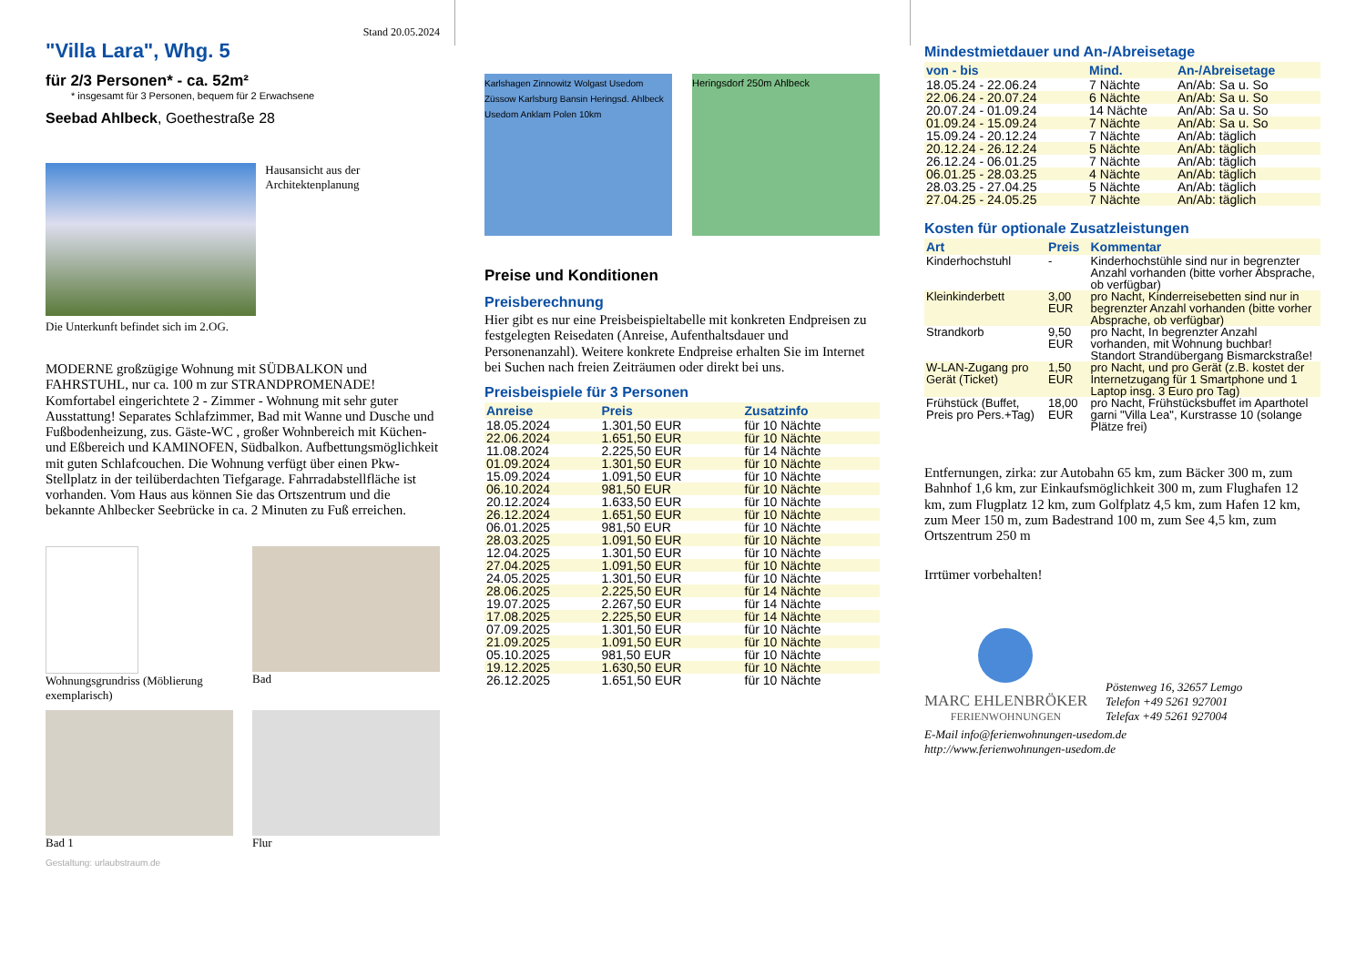Stand 20.05.2024
"Villa Lara", Whg. 5
für 2/3 Personen* - ca. 52m²
* insgesamt für 3 Personen, bequem für 2 Erwachsene
Seebad Ahlbeck, Goethestraße 28
Hausansicht aus der Architektenplanung
Die Unterkunft befindet sich im 2.OG.
MODERNE großzügige Wohnung mit SÜDBALKON und FAHRSTUHL, nur ca. 100 m zur STRANDPROMENADE! Komfortabel eingerichtete 2 - Zimmer - Wohnung mit sehr guter Ausstattung! Separates Schlafzimmer, Bad mit Wanne und Dusche und Fußbodenheizung, zus. Gäste-WC , großer Wohnbereich mit Küchen- und Eßbereich und KAMINOFEN, Südbalkon. Aufbettungsmöglichkeit mit guten Schlafcouchen. Die Wohnung verfügt über einen Pkw-Stellplatz in der teilüberdachten Tiefgarage. Fahrradabstellfläche ist vorhanden. Vom Haus aus können Sie das Ortszentrum und die bekannte Ahlbecker Seebrücke in ca. 2 Minuten zu Fuß erreichen.
Wohnungsgrundriss (Möblierung exemplarisch)
Bad
Bad 1
Flur
Gestaltung: urlaubstraum.de
Karlshagen Zinnowitz Wolgast Usedom Züssow Karlsburg Bansin Heringsd. Ahlbeck Usedom Anklam Polen 10km
Heringsdorf 250m Ahlbeck
Preise und Konditionen
Preisberechnung
Hier gibt es nur eine Preisbeispieltabelle mit konkreten Endpreisen zu festgelegten Reisedaten (Anreise, Aufenthaltsdauer und Personenanzahl). Weitere konkrete Endpreise erhalten Sie im Internet bei Suchen nach freien Zeiträumen oder direkt bei uns.
Preisbeispiele für 3 Personen
| Anreise | Preis | Zusatzinfo |
| --- | --- | --- |
| 18.05.2024 | 1.301,50 EUR | für 10 Nächte |
| 22.06.2024 | 1.651,50 EUR | für 10 Nächte |
| 11.08.2024 | 2.225,50 EUR | für 14 Nächte |
| 01.09.2024 | 1.301,50 EUR | für 10 Nächte |
| 15.09.2024 | 1.091,50 EUR | für 10 Nächte |
| 06.10.2024 | 981,50 EUR | für 10 Nächte |
| 20.12.2024 | 1.633,50 EUR | für 10 Nächte |
| 26.12.2024 | 1.651,50 EUR | für 10 Nächte |
| 06.01.2025 | 981,50 EUR | für 10 Nächte |
| 28.03.2025 | 1.091,50 EUR | für 10 Nächte |
| 12.04.2025 | 1.301,50 EUR | für 10 Nächte |
| 27.04.2025 | 1.091,50 EUR | für 10 Nächte |
| 24.05.2025 | 1.301,50 EUR | für 10 Nächte |
| 28.06.2025 | 2.225,50 EUR | für 14 Nächte |
| 19.07.2025 | 2.267,50 EUR | für 14 Nächte |
| 17.08.2025 | 2.225,50 EUR | für 14 Nächte |
| 07.09.2025 | 1.301,50 EUR | für 10 Nächte |
| 21.09.2025 | 1.091,50 EUR | für 10 Nächte |
| 05.10.2025 | 981,50 EUR | für 10 Nächte |
| 19.12.2025 | 1.630,50 EUR | für 10 Nächte |
| 26.12.2025 | 1.651,50 EUR | für 10 Nächte |
Mindestmietdauer und An-/Abreisetage
| von - bis | Mind. | An-/Abreisetage |
| --- | --- | --- |
| 18.05.24 - 22.06.24 | 7 Nächte | An/Ab: Sa u. So |
| 22.06.24 - 20.07.24 | 6 Nächte | An/Ab: Sa u. So |
| 20.07.24 - 01.09.24 | 14 Nächte | An/Ab: Sa u. So |
| 01.09.24 - 15.09.24 | 7 Nächte | An/Ab: Sa u. So |
| 15.09.24 - 20.12.24 | 7 Nächte | An/Ab: täglich |
| 20.12.24 - 26.12.24 | 5 Nächte | An/Ab: täglich |
| 26.12.24 - 06.01.25 | 7 Nächte | An/Ab: täglich |
| 06.01.25 - 28.03.25 | 4 Nächte | An/Ab: täglich |
| 28.03.25 - 27.04.25 | 5 Nächte | An/Ab: täglich |
| 27.04.25 - 24.05.25 | 7 Nächte | An/Ab: täglich |
Kosten für optionale Zusatzleistungen
| Art | Preis | Kommentar |
| --- | --- | --- |
| Kinderhochstuhl | - | Kinderhochstühle sind nur in begrenzter Anzahl vorhanden (bitte vorher Absprache, ob verfügbar) |
| Kleinkinderbett | 3,00 EUR | pro Nacht, Kinderreisebetten sind nur in begrenzter Anzahl vorhanden (bitte vorher Absprache, ob verfügbar) |
| Strandkorb | 9,50 EUR | pro Nacht, In begrenzter Anzahl vorhanden, mit Wohnung buchbar! Standort Strandübergang Bismarckstraße! |
| W-LAN-Zugang pro Gerät (Ticket) | 1,50 EUR | pro Nacht, und pro Gerät (z.B. kostet der Internetzugang für 1 Smartphone und 1 Laptop insg. 3 Euro pro Tag) |
| Frühstück (Buffet, Preis pro Pers.+Tag) | 18,00 EUR | pro Nacht, Frühstücksbuffet im Aparthotel garni "Villa Lea", Kurstrasse 10 (solange Plätze frei) |
Entfernungen, zirka: zur Autobahn 65 km, zum Bäcker 300 m, zum Bahnhof 1,6 km, zur Einkaufsmöglichkeit 300 m, zum Flughafen 12 km, zum Flugplatz 12 km, zum Golfplatz 4,5 km, zum Hafen 12 km, zum Meer 150 m, zum Badestrand 100 m, zum See 4,5 km, zum Ortszentrum 250 m
Irrtümer vorbehalten!
MARC EHLENBRÖKER
FERIENWOHNUNGEN
Pöstenweg 16, 32657 Lemgo
Telefon +49 5261 927001
Telefax +49 5261 927004
E-Mail info@ferienwohnungen-usedom.de
http://www.ferienwohnungen-usedom.de